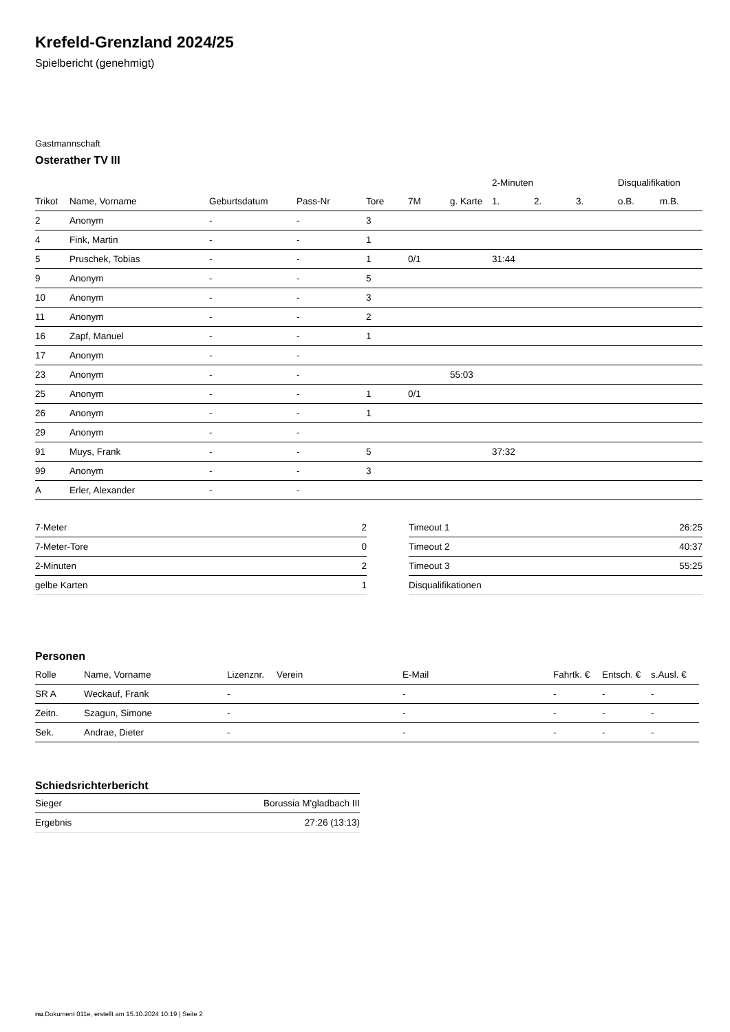Krefeld-Grenzland 2024/25
Spielbericht (genehmigt)
Gastmannschaft
Osterather TV III
| | | | | | | | 2-Minuten | | | Disqualifikation | |
| --- | --- | --- | --- | --- | --- | --- | --- | --- | --- | --- | --- |
| Trikot | Name, Vorname | Geburtsdatum | Pass-Nr | Tore | 7M | g. Karte | 1. | 2. | 3. | o.B. | m.B. |
| 2 | Anonym | - | - | 3 | | | | | | | |
| 4 | Fink, Martin | - | - | 1 | | | | | | | |
| 5 | Pruschek, Tobias | - | - | 1 | 0/1 | | 31:44 | | | | |
| 9 | Anonym | - | - | 5 | | | | | | | |
| 10 | Anonym | - | - | 3 | | | | | | | |
| 11 | Anonym | - | - | 2 | | | | | | | |
| 16 | Zapf, Manuel | - | - | 1 | | | | | | | |
| 17 | Anonym | - | - | | | | | | | | |
| 23 | Anonym | - | - | | | 55:03 | | | | | |
| 25 | Anonym | - | - | 1 | 0/1 | | | | | | |
| 26 | Anonym | - | - | 1 | | | | | | | |
| 29 | Anonym | - | - | | | | | | | | |
| 91 | Muys, Frank | - | - | 5 | | | 37:32 | | | | |
| 99 | Anonym | - | - | 3 | | | | | | | |
| A | Erler, Alexander | - | - | | | | | | | | |
| 7-Meter | 2 |
| 7-Meter-Tore | 0 |
| 2-Minuten | 2 |
| gelbe Karten | 1 |
| Timeout 1 | 26:25 |
| Timeout 2 | 40:37 |
| Timeout 3 | 55:25 |
| Disqualifikationen | |
Personen
| Rolle | Name, Vorname | Lizenznr. | Verein | E-Mail | Fahrtk. € | Entsch. € | s.Ausl. € |
| --- | --- | --- | --- | --- | --- | --- | --- |
| SR A | Weckauf, Frank | - | | - | - | - | - |
| Zeitn. | Szagun, Simone | - | | - | - | - | - |
| Sek. | Andrae, Dieter | - | | - | - | - | - |
Schiedsrichterbericht
| Sieger | Borussia M'gladbach III |
| Ergebnis | 27:26 (13:13) |
nu.Dokument 011e, erstellt am 15.10.2024 10:19 | Seite 2